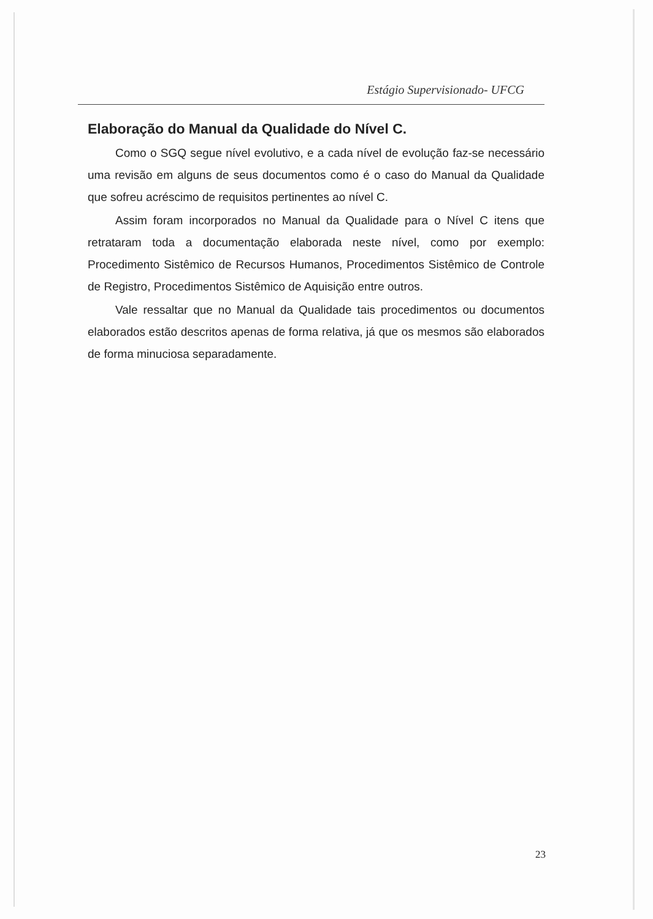Estágio Supervisionado- UFCG
Elaboração do Manual da Qualidade do Nível C.
Como o SGQ segue nível evolutivo, e a cada nível de evolução faz-se necessário uma revisão em alguns de seus documentos como é o caso do Manual da Qualidade que sofreu acréscimo de requisitos pertinentes ao nível C.
Assim foram incorporados no Manual da Qualidade para o Nível C itens que retrataram toda a documentação elaborada neste nível, como por exemplo: Procedimento Sistêmico de Recursos Humanos, Procedimentos Sistêmico de Controle de Registro, Procedimentos Sistêmico de Aquisição entre outros.
Vale ressaltar que no Manual da Qualidade tais procedimentos ou documentos elaborados estão descritos apenas de forma relativa, já que os mesmos são elaborados de forma minuciosa separadamente.
23